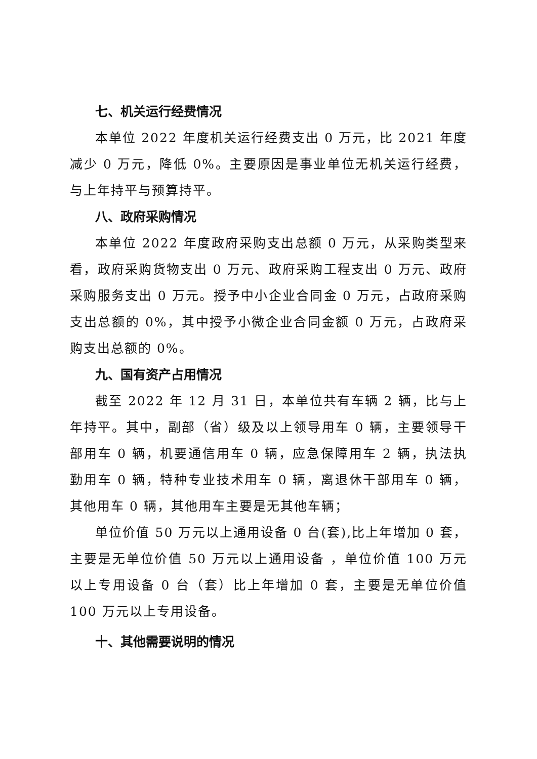七、机关运行经费情况
本单位 2022 年度机关运行经费支出 0 万元，比 2021 年度减少 0 万元，降低 0%。主要原因是事业单位无机关运行经费，与上年持平与预算持平。
八、政府采购情况
本单位 2022 年度政府采购支出总额 0 万元，从采购类型来看，政府采购货物支出 0 万元、政府采购工程支出 0 万元、政府采购服务支出 0 万元。授予中小企业合同金 0 万元，占政府采购支出总额的 0%，其中授予小微企业合同金额 0 万元，占政府采购支出总额的 0%。
九、国有资产占用情况
截至 2022 年 12 月 31 日，本单位共有车辆 2 辆，比与上年持平。其中，副部（省）级及以上领导用车 0 辆，主要领导干部用车 0 辆，机要通信用车 0 辆，应急保障用车 2 辆，执法执勤用车 0 辆，特种专业技术用车 0 辆，离退休干部用车 0 辆，其他用车 0 辆，其他用车主要是无其他车辆；
单位价值 50 万元以上通用设备 0 台(套),比上年增加 0 套，主要是无单位价值 50 万元以上通用设备 ，单位价值 100 万元以上专用设备 0 台（套）比上年增加 0 套，主要是无单位价值 100 万元以上专用设备。
十、其他需要说明的情况